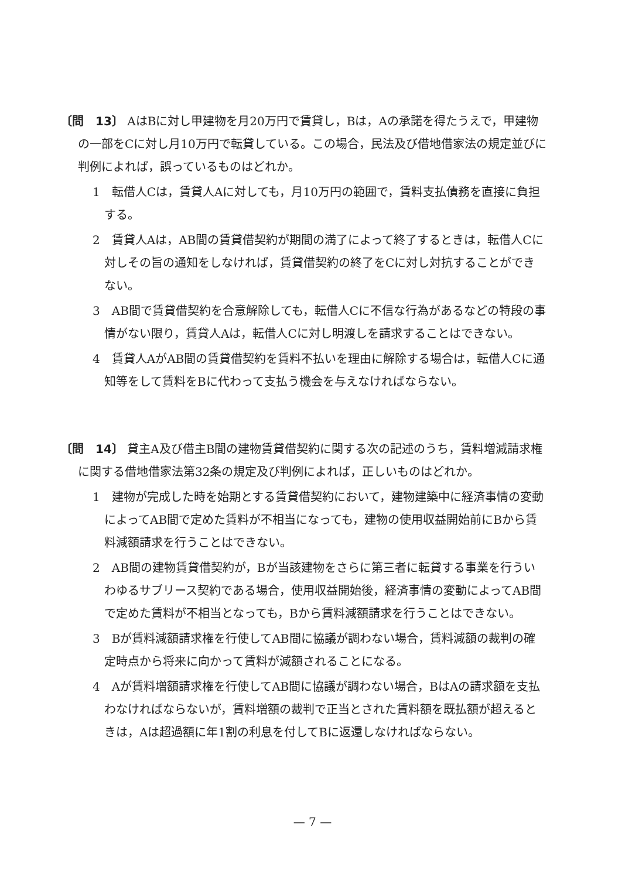〔問　13〕 AはBに対し甲建物を月20万円で賃貸し，Bは，Aの承諾を得たうえで，甲建物の一部をCに対し月10万円で転貸している。この場合，民法及び借地借家法の規定並びに判例によれば，誤っているものはどれか。
1　転借人Cは，賃貸人Aに対しても，月10万円の範囲で，賃料支払債務を直接に負担する。
2　賃貸人Aは，AB間の賃貸借契約が期間の満了によって終了するときは，転借人Cに対しその旨の通知をしなければ，賃貸借契約の終了をCに対し対抗することができない。
3　AB間で賃貸借契約を合意解除しても，転借人Cに不信な行為があるなどの特段の事情がない限り，賃貸人Aは，転借人Cに対し明渡しを請求することはできない。
4　賃貸人AがAB間の賃貸借契約を賃料不払いを理由に解除する場合は，転借人Cに通知等をして賃料をBに代わって支払う機会を与えなければならない。
〔問　14〕 貸主A及び借主B間の建物賃貸借契約に関する次の記述のうち，賃料増減請求権に関する借地借家法第32条の規定及び判例によれば，正しいものはどれか。
1　建物が完成した時を始期とする賃貸借契約において，建物建築中に経済事情の変動によってAB間で定めた賃料が不相当になっても，建物の使用収益開始前にBから賃料減額請求を行うことはできない。
2　AB間の建物賃貸借契約が，Bが当該建物をさらに第三者に転貸する事業を行ういわゆるサブリース契約である場合，使用収益開始後，経済事情の変動によってAB間で定めた賃料が不相当となっても，Bから賃料減額請求を行うことはできない。
3　Bが賃料減額請求権を行使してAB間に協議が調わない場合，賃料減額の裁判の確定時点から将来に向かって賃料が減額されることになる。
4　Aが賃料増額請求権を行使してAB間に協議が調わない場合，BはAの請求額を支払わなければならないが，賃料増額の裁判で正当とされた賃料額を既払額が超えるときは，Aは超過額に年1割の利息を付してBに返還しなければならない。
— 7 —